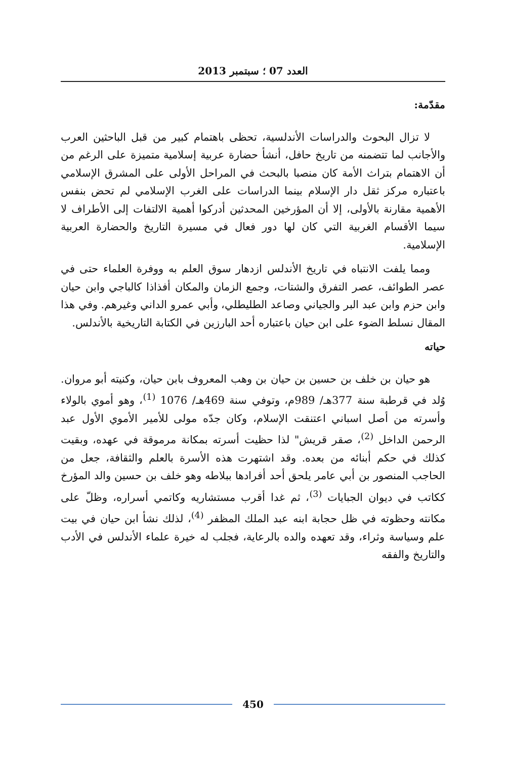العدد 07 ؛ سبتمبر 2013
مقدّمة:
لا تزال البحوث والدراسات الأندلسية، تحظى باهتمام كبير من قبل الباحثين العرب والأجانب لما تتضمنه من تاريخ حافل، أنشأ حضارة عربية إسلامية متميزة على الرغم من أن الاهتمام بتراث الأمة كان منصبا بالبحث في المراحل الأولى على المشرق الإسلامي باعتباره مركز ثقل دار الإسلام بينما الدراسات على الغرب الإسلامي لم تحض بنفس الأهمية مقارنة بالأولى، إلا أن المؤرخين المحدثين أدركوا أهمية الالتفات إلى الأطراف لا سيما الأقسام الغربية التي كان لها دور فعال في مسيرة التاريخ والحضارة العربية الإسلامية.
ومما يلفت الانتباه في تاريخ الأندلس ازدهار سوق العلم به ووفرة العلماء حتى في عصر الطوائف، عصر التفرق والشتات، وجمع الزمان والمكان أفذاذا كالباجي وابن حيان وابن حزم وابن عبد البر والجياني وصاعد الطليطلي، وأبي عمرو الداني وغيرهم. وفي هذا المقال نسلط الضوء على ابن حيان باعتباره أحد البارزين في الكتابة التاريخية بالأندلس.
حياته
هو حيان بن خلف بن حسين بن حيان بن وهب المعروف بابن حيان، وكنيته أبو مروان. وُلد في قرطبة سنة 377هـ/ 989م، وتوفي سنة 469هـ/ 1076 <sup>(1)</sup>، وهو أموي بالولاء وأسرته من أصل اسباني اعتنقت الإسلام، وكان جدّه مولى للأمير الأموي الأول عبد الرحمن الداخل <sup>(2)</sup>، صقر قريش" لذا حظيت أسرته بمكانة مرموقة في عهده، وبقيت كذلك في حكم أبنائه من بعده. وقد اشتهرت هذه الأسرة بالعلم والثقافة، جعل من الحاجب المنصور بن أبي عامر يلحق أحد أفرادها ببلاطه وهو خلف بن حسين والد المؤرخ ككاتب في ديوان الجبايات <sup>(3)</sup>، ثم غدا أقرب مستشاريه وكاتمي أسراره، وظلّ على مكانته وحظوته في ظل حجابة ابنه عبد الملك المظفر <sup>(4)</sup>، لذلك نشأ ابن حيان في بيت علم وسياسة وثراء، وقد تعهده والده بالرعاية، فجلب له خيرة علماء الأندلس في الأدب والتاريخ والفقه
450